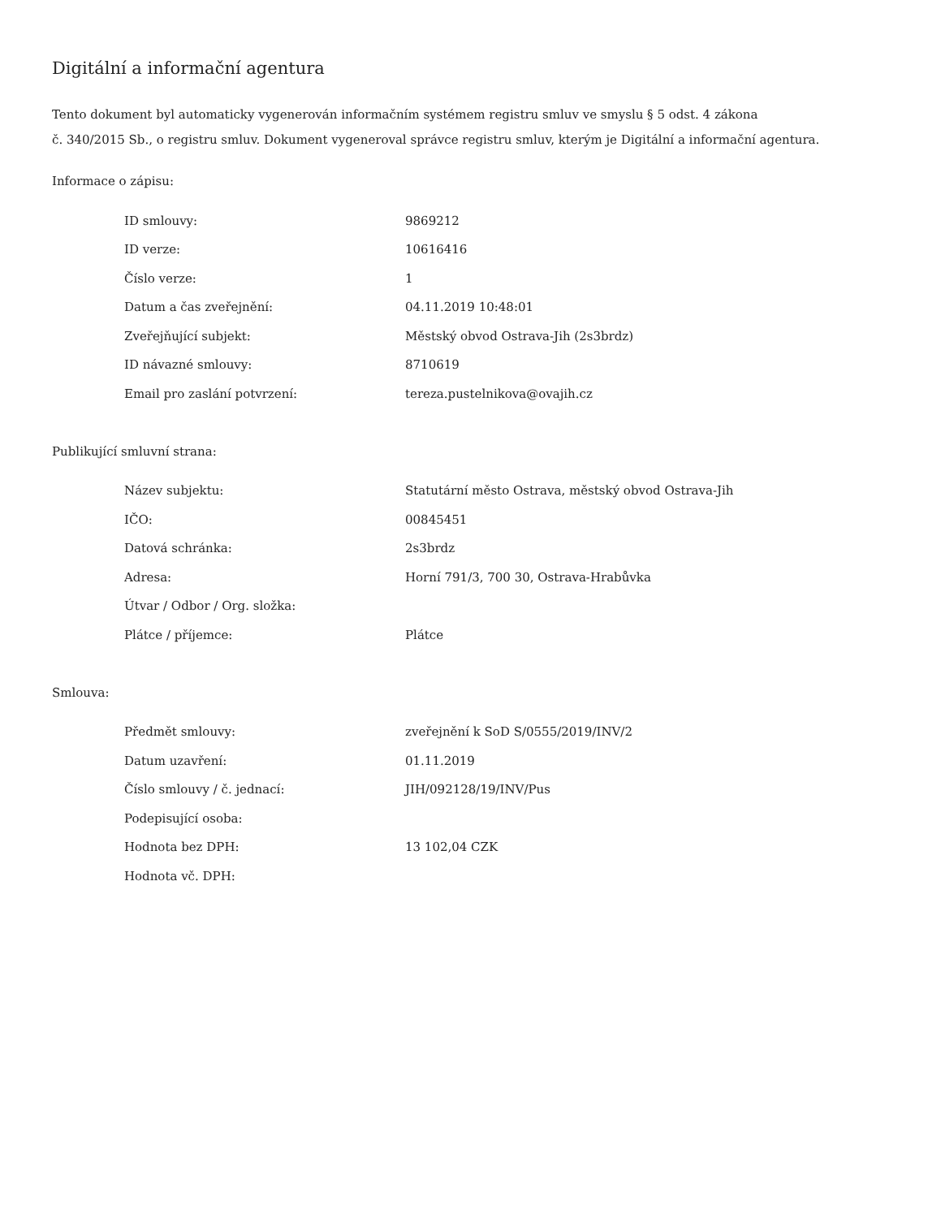Digitální a informační agentura
Tento dokument byl automaticky vygenerován informačním systémem registru smluv ve smyslu § 5 odst. 4 zákona
č. 340/2015 Sb., o registru smluv. Dokument vygeneroval správce registru smluv, kterým je Digitální a informační agentura.
Informace o zápisu:
| ID smlouvy: | 9869212 |
| ID verze: | 10616416 |
| Číslo verze: | 1 |
| Datum a čas zveřejnění: | 04.11.2019 10:48:01 |
| Zveřejňující subjekt: | Městský obvod Ostrava-Jih (2s3brdz) |
| ID návazné smlouvy: | 8710619 |
| Email pro zaslání potvrzení: | tereza.pustelnikova@ovajih.cz |
Publikující smluvní strana:
| Název subjektu: | Statutární město Ostrava, městský obvod Ostrava-Jih |
| IČO: | 00845451 |
| Datová schránka: | 2s3brdz |
| Adresa: | Horní 791/3, 700 30, Ostrava-Hrabůvka |
| Útvar / Odbor / Org. složka: | |
| Plátce / příjemce: | Plátce |
Smlouva:
| Předmět smlouvy: | zveřejnění k SoD S/0555/2019/INV/2 |
| Datum uzavření: | 01.11.2019 |
| Číslo smlouvy / č. jednací: | JIH/092128/19/INV/Pus |
| Podepisující osoba: | |
| Hodnota bez DPH: | 13 102,04 CZK |
| Hodnota vč. DPH: | |